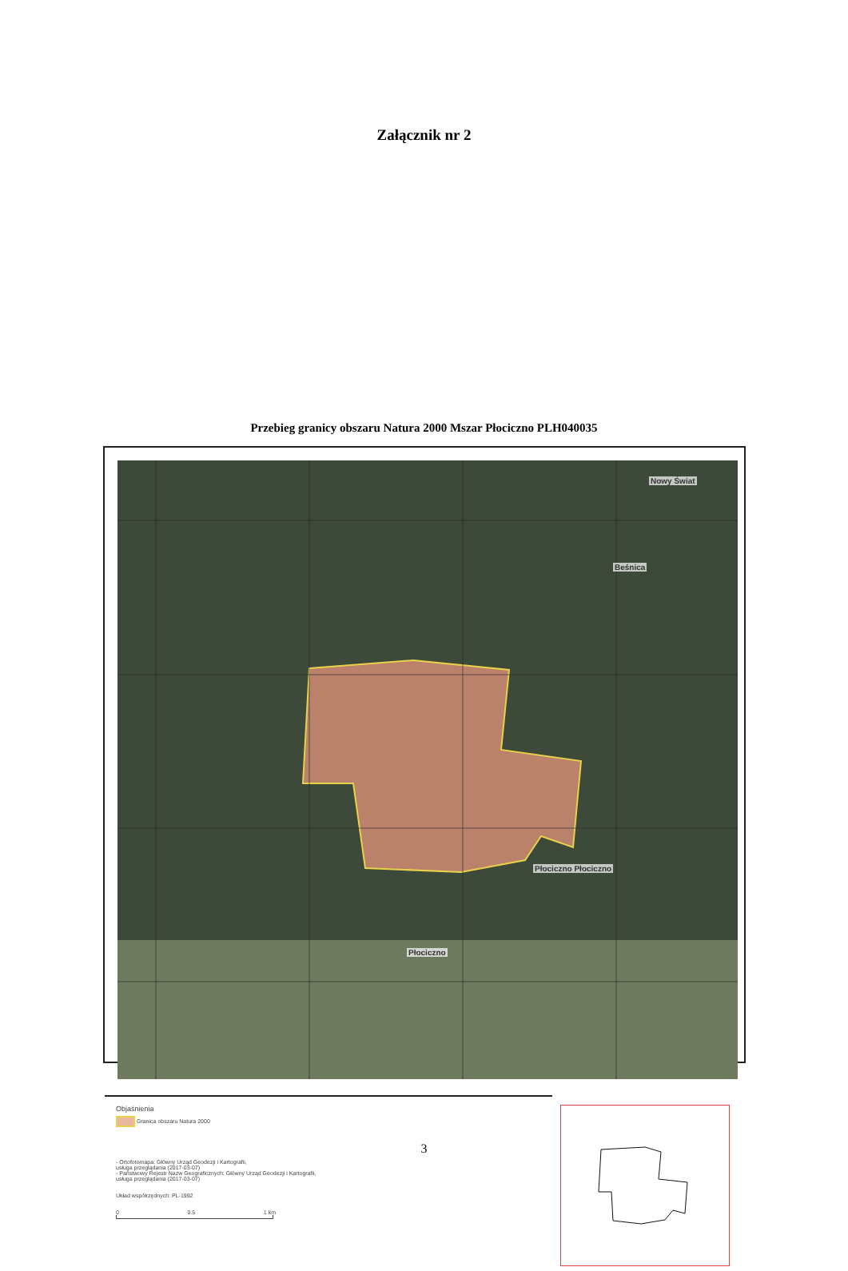Załącznik nr 2
Przebieg granicy obszaru Natura 2000 Mszar Płociczno PLH040035
Nowy Świat
Beśnica
Płociczno Płociczno
Płociczno
Objaśnienia
Granica obszaru Natura 2000
- Ortofotomapa: Główny Urząd Geodezji i Kartografii,
usługa przeglądania (2017-03-07)
- Państwowy Rejestr Nazw Geograficznych: Główny Urząd Geodezji i Kartografii,
usługa przeglądania (2017-03-07)
Układ współrzędnych: PL-1992
0 0.5 1 km
3